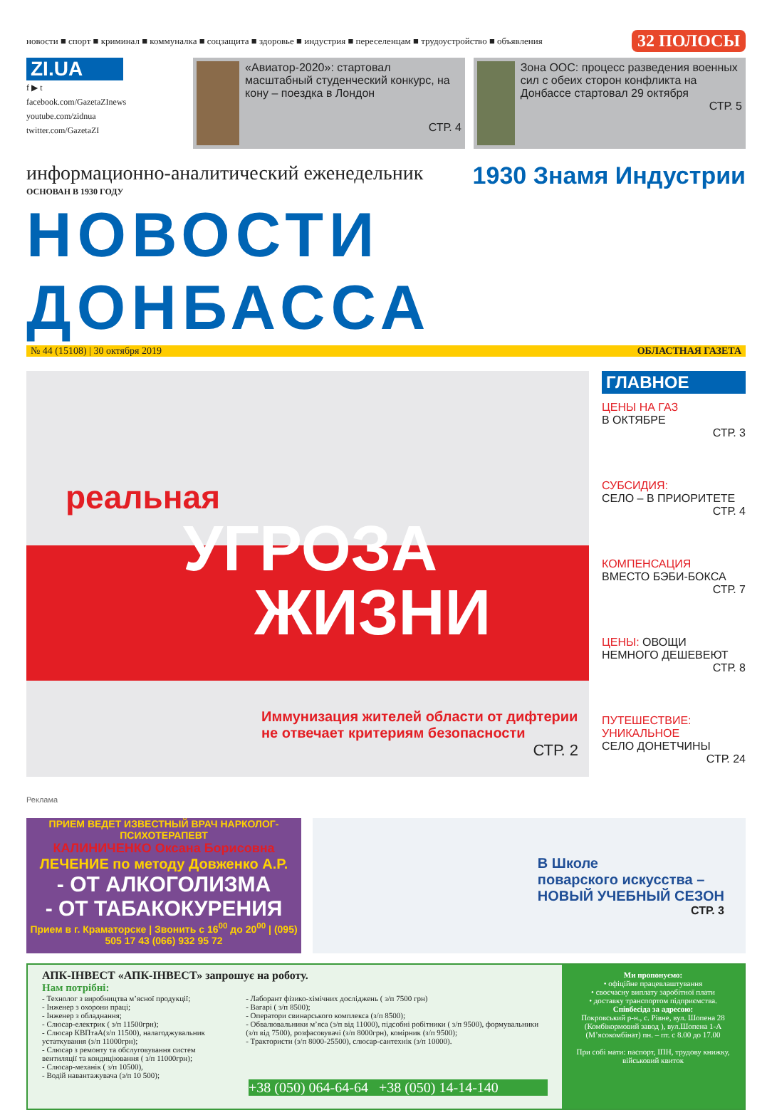новости ■ спорт ■ криминал ■ коммуналка ■ соцзащита ■ здоровье ■ индустрия ■ переселенцам ■ трудоустройство ■ объявления 32 ПОЛОСЫ
ZI.UA
f ▶ t
facebook.com/GazetaZInews
youtube.com/zidnua
twitter.com/GazetaZI
«Авиатор-2020»: стартовал масштабный студенческий конкурс, на кону – поездка в Лондон
СТР. 4
Зона ООС: процесс разведения военных сил с обеих сторон конфликта на Донбассе стартовал 29 октября
СТР. 5
информационно-аналитический еженедельник
ОСНОВАН В 1930 ГОДУ
1930 Знамя Индустрии
НОВОСТИ ДОНБАССА
№ 44 (15108) | 30 октября 2019 ОБЛАСТНАЯ ГАЗЕТА
реальная
УГРОЗА
ЖИЗНИ
Иммунизация жителей области от дифтерии не отвечает критериям безопасности
СТР. 2
ГЛАВНОЕ
ЦЕНЫ НА ГАЗ
В ОКТЯБРЕ
СТР. 3
СУБСИДИЯ:
СЕЛО – В ПРИОРИТЕТЕ
СТР. 4
КОМПЕНСАЦИЯ
ВМЕСТО БЭБИ-БОКСА
СТР. 7
ЦЕНЫ: ОВОЩИ
НЕМНОГО ДЕШЕВЕЮТ
СТР. 8
ПУТЕШЕСТВИЕ: УНИКАЛЬНОЕ
СЕЛО ДОНЕТЧИНЫ
СТР. 24
Реклама
ПРИЕМ ВЕДЕТ ИЗВЕСТНЫЙ ВРАЧ НАРКОЛОГ-ПСИХОТЕРАПЕВТ
КАЛИНИЧЕНКО Оксана Борисовна
ЛЕЧЕНИЕ по методу Довженко А.Р.
- ОТ АЛКОГОЛИЗМА
- ОТ ТАБАКОКУРЕНИЯ
Прием в г. Краматорске | Звонить с 16<sup>00</sup> до 20<sup>00</sup> | (095) 505 17 43 (066) 932 95 72
В Школе
поварского искусства –
НОВЫЙ УЧЕБНЫЙ СЕЗОН
СТР. 3
АПК-ІНВЕСТ «АПК-ІНВЕСТ» запрошує на роботу.
Нам потрібні:
- Технолог з виробництва м’ясної продукції;
- Інженер з охорони праці;
- Інженер з обладнання;
- Слюсар-електрик ( з/п 11500грн);
- Слюсар КВПтаА(з/п 11500), налагоджувальник устаткування (з/п 11000грн);
- Слюсар з ремонту та обслуговування систем вентиляції та кондиціювання ( з/п 11000грн);
- Слюсар-механік ( з/п 10500),
- Водій навантажувача (з/п 10 500);
- Лаборант фізико-хімічних досліджень ( з/п 7500 грн)
- Вагарі ( з/п 8500);
- Оператори свинарського комплекса (з/п 8500);
- Обвалювальники м’яса (з/п від 11000), підсобні робітники ( з/п 9500), формувальники (з/п від 7500), розфасовувачі (з/п 8000грн), комірник (з/п 9500);
- Трактористи (з/п 8000-25500), слюсар-сантехнік (з/п 10000).
+38 (050) 064-64-64 +38 (050) 14-14-140
Ми пропонуємо:
• офіційне працевлаштування
• своєчасну виплату заробітної плати
• доставку транспортом підприємства.
Співбесіда за адресою:
Покровський р-н., с. Рівне, вул. Шопена 28 (Комбікормовий завод ), вул.Шопена 1-А (М’ясокомбінат) пн. – пт. с 8.00 до 17.00
При собі мати: паспорт, ІПН, трудову книжку, військовий квиток